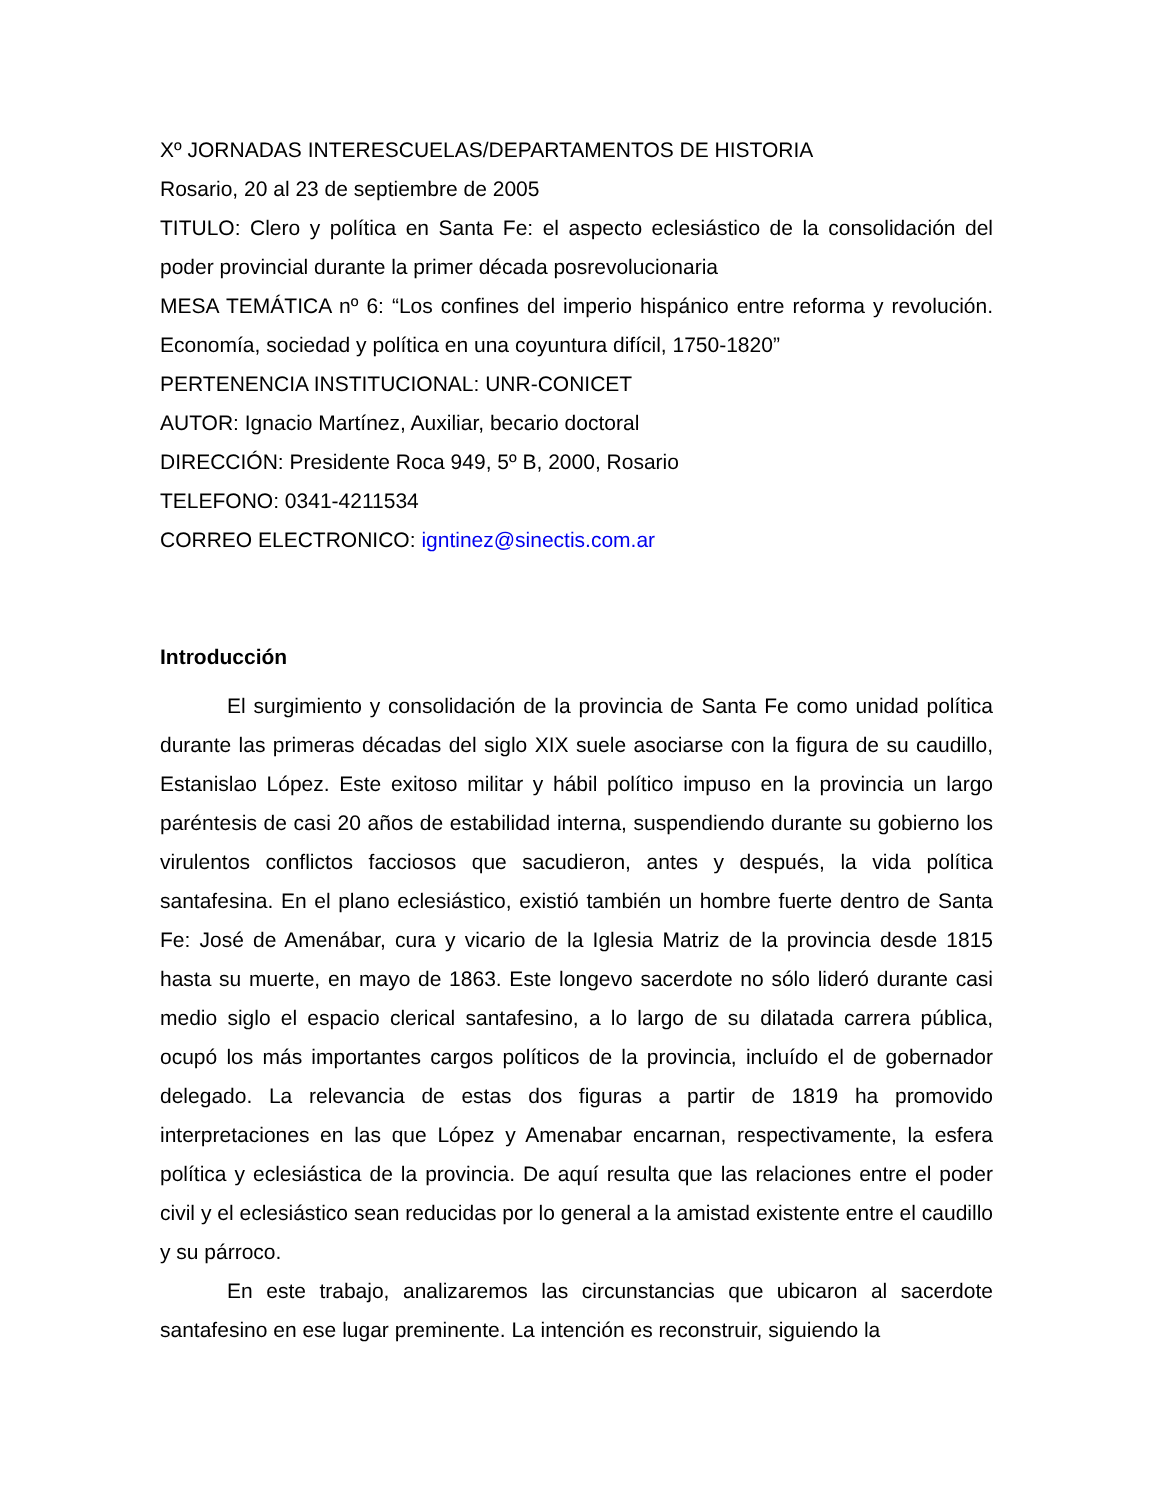Xº JORNADAS INTERESCUELAS/DEPARTAMENTOS DE HISTORIA
Rosario, 20 al 23 de septiembre de 2005
TITULO: Clero y política en Santa Fe: el aspecto eclesiástico de la consolidación del poder provincial durante la primer década posrevolucionaria
MESA TEMÁTICA nº 6: “Los confines del imperio hispánico entre reforma y revolución. Economía, sociedad y política en una coyuntura difícil, 1750-1820”
PERTENENCIA INSTITUCIONAL: UNR-CONICET
AUTOR: Ignacio Martínez, Auxiliar, becario doctoral
DIRECCIÓN: Presidente Roca 949, 5º B, 2000, Rosario
TELEFONO: 0341-4211534
CORREO ELECTRONICO: igntinez@sinectis.com.ar
Introducción
El surgimiento y consolidación de la provincia de Santa Fe como unidad política durante las primeras décadas del siglo XIX suele asociarse con la figura de su caudillo, Estanislao López. Este exitoso militar y hábil político impuso en la provincia un largo paréntesis de casi 20 años de estabilidad interna, suspendiendo durante su gobierno los virulentos conflictos facciosos que sacudieron, antes y después, la vida política santafesina. En el plano eclesiástico, existió también un hombre fuerte dentro de Santa Fe: José de Amenábar, cura y vicario de la Iglesia Matriz de la provincia desde 1815 hasta su muerte, en mayo de 1863. Este longevo sacerdote no sólo lideró durante casi medio siglo el espacio clerical santafesino, a lo largo de su dilatada carrera pública, ocupó los más importantes cargos políticos de la provincia, incluído el de gobernador delegado. La relevancia de estas dos figuras a partir de 1819 ha promovido interpretaciones en las que López y Amenabar encarnan, respectivamente, la esfera política y eclesiástica de la provincia. De aquí resulta que las relaciones entre el poder civil y el eclesiástico sean reducidas por lo general a la amistad existente entre el caudillo y su párroco.
En este trabajo, analizaremos las circunstancias que ubicaron al sacerdote santafesino en ese lugar preminente. La intención es reconstruir, siguiendo la